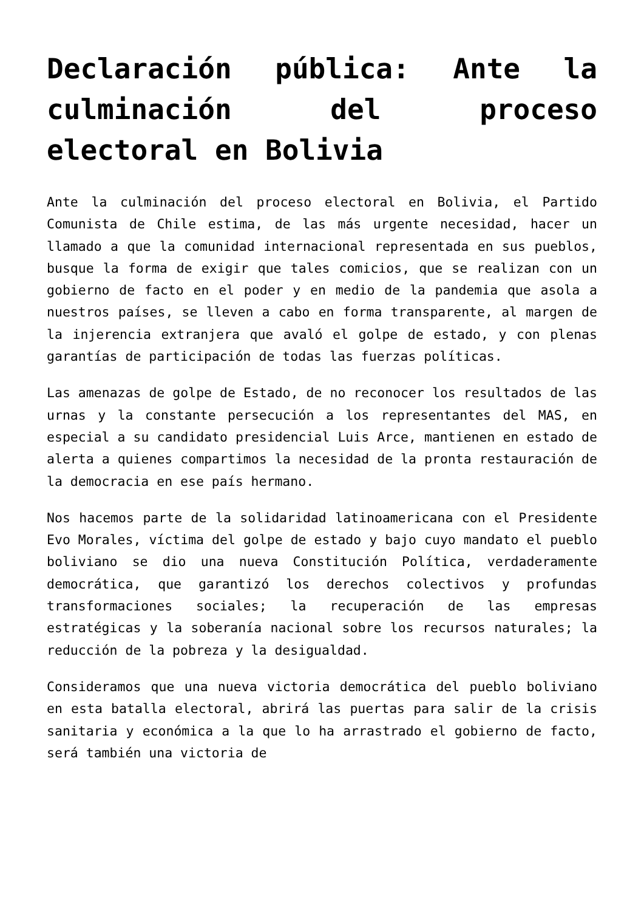Declaración pública: Ante la culminación del proceso electoral en Bolivia
Ante la culminación del proceso electoral en Bolivia, el Partido Comunista de Chile estima, de las más urgente necesidad, hacer un llamado a que la comunidad internacional representada en sus pueblos, busque la forma de exigir que tales comicios, que se realizan con un gobierno de facto en el poder y en medio de la pandemia que asola a nuestros países, se lleven a cabo en forma transparente, al margen de la injerencia extranjera que avaló el golpe de estado, y con plenas garantías de participación de todas las fuerzas políticas.
Las amenazas de golpe de Estado, de no reconocer los resultados de las urnas y la constante persecución a los representantes del MAS, en especial a su candidato presidencial Luis Arce, mantienen en estado de alerta a quienes compartimos la necesidad de la pronta restauración de la democracia en ese país hermano.
Nos hacemos parte de la solidaridad latinoamericana con el Presidente Evo Morales, víctima del golpe de estado y bajo cuyo mandato el pueblo boliviano se dio una nueva Constitución Política, verdaderamente democrática, que garantizó los derechos colectivos y profundas transformaciones sociales; la recuperación de las empresas estratégicas y la soberanía nacional sobre los recursos naturales; la reducción de la pobreza y la desigualdad.
Consideramos que una nueva victoria democrática del pueblo boliviano en esta batalla electoral, abrirá las puertas para salir de la crisis sanitaria y económica a la que lo ha arrastrado el gobierno de facto, será también una victoria de